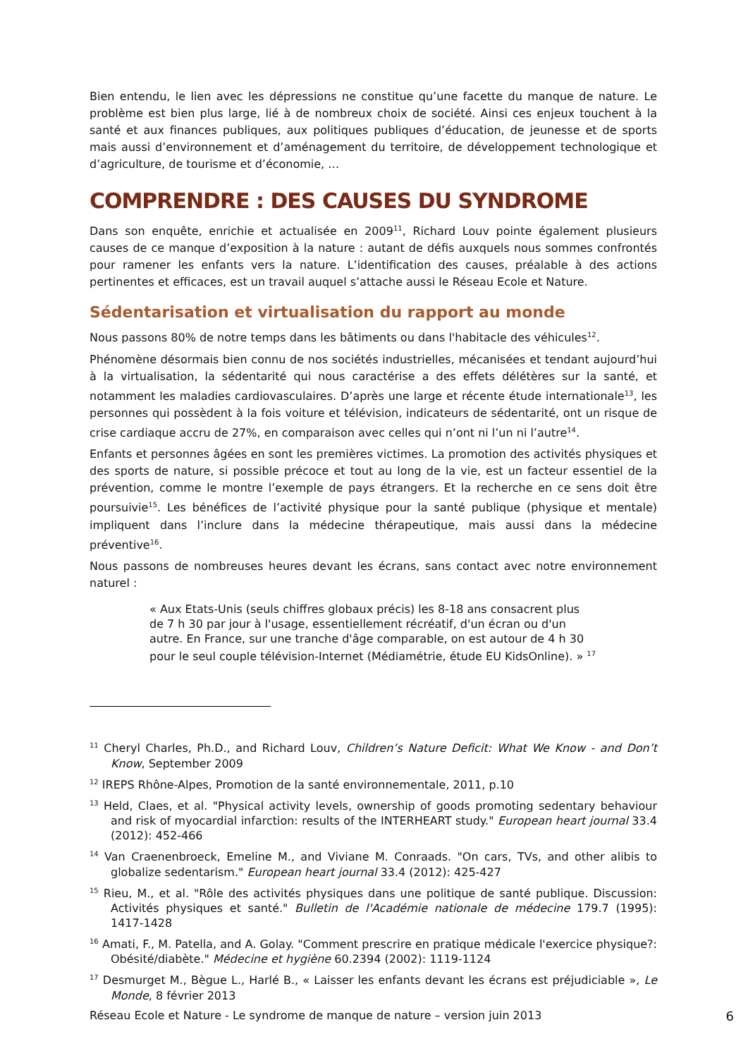Bien entendu, le lien avec les dépressions ne constitue qu’une facette du manque de nature. Le problème est bien plus large, lié à de nombreux choix de société. Ainsi ces enjeux touchent à la santé et aux finances publiques, aux politiques publiques d’éducation, de jeunesse et de sports mais aussi d’environnement et d’aménagement du territoire, de développement technologique et d’agriculture, de tourisme et d’économie, …
COMPRENDRE : DES CAUSES DU SYNDROME
Dans son enquête, enrichie et actualisée en 2009<sup>11</sup>, Richard Louv pointe également plusieurs causes de ce manque d’exposition à la nature : autant de défis auxquels nous sommes confrontés pour ramener les enfants vers la nature. L’identification des causes, préalable à des actions pertinentes et efficaces, est un travail auquel s’attache aussi le Réseau Ecole et Nature.
Sédentarisation et virtualisation du rapport au monde
Nous passons 80% de notre temps dans les bâtiments ou dans l'habitacle des véhicules<sup>12</sup>.
Phénomène désormais bien connu de nos sociétés industrielles, mécanisées et tendant aujourd’hui à la virtualisation, la sédentarité qui nous caractérise a des effets délétères sur la santé, et notamment les maladies cardiovasculaires. D’après une large et récente étude internationale<sup>13</sup>, les personnes qui possèdent à la fois voiture et télévision, indicateurs de sédentarité, ont un risque de crise cardiaque accru de 27%, en comparaison avec celles qui n’ont ni l’un ni l’autre<sup>14</sup>.
Enfants et personnes âgées en sont les premières victimes. La promotion des activités physiques et des sports de nature, si possible précoce et tout au long de la vie, est un facteur essentiel de la prévention, comme le montre l’exemple de pays étrangers. Et la recherche en ce sens doit être poursuivie<sup>15</sup>. Les bénéfices de l’activité physique pour la santé publique (physique et mentale) impliquent dans l’inclure dans la médecine thérapeutique, mais aussi dans la médecine préventive<sup>16</sup>.
Nous passons de nombreuses heures devant les écrans, sans contact avec notre environnement naturel :
« Aux Etats-Unis (seuls chiffres globaux précis) les 8-18 ans consacrent plus de 7 h 30 par jour à l'usage, essentiellement récréatif, d'un écran ou d'un autre. En France, sur une tranche d'âge comparable, on est autour de 4 h 30 pour le seul couple télévision-Internet (Médiamétrie, étude EU KidsOnline). » <sup>17</sup>
<sup>11</sup> Cheryl Charles, Ph.D., and Richard Louv, Children’s Nature Deficit: What We Know - and Don’t Know, September 2009
<sup>12</sup> IREPS Rhône-Alpes, Promotion de la santé environnementale, 2011, p.10
<sup>13</sup> Held, Claes, et al. "Physical activity levels, ownership of goods promoting sedentary behaviour and risk of myocardial infarction: results of the INTERHEART study." European heart journal 33.4 (2012): 452-466
<sup>14</sup> Van Craenenbroeck, Emeline M., and Viviane M. Conraads. "On cars, TVs, and other alibis to globalize sedentarism." European heart journal 33.4 (2012): 425-427
<sup>15</sup> Rieu, M., et al. "Rôle des activités physiques dans une politique de santé publique. Discussion: Activités physiques et santé." Bulletin de l'Académie nationale de médecine 179.7 (1995): 1417-1428
<sup>16</sup> Amati, F., M. Patella, and A. Golay. "Comment prescrire en pratique médicale l'exercice physique?: Obésité/diabète." Médecine et hygiène 60.2394 (2002): 1119-1124
<sup>17</sup> Desmurget M., Bègue L., Harlé B., « Laisser les enfants devant les écrans est préjudiciable », Le Monde, 8 février 2013
Réseau Ecole et Nature - Le syndrome de manque de nature – version juin 2013 6